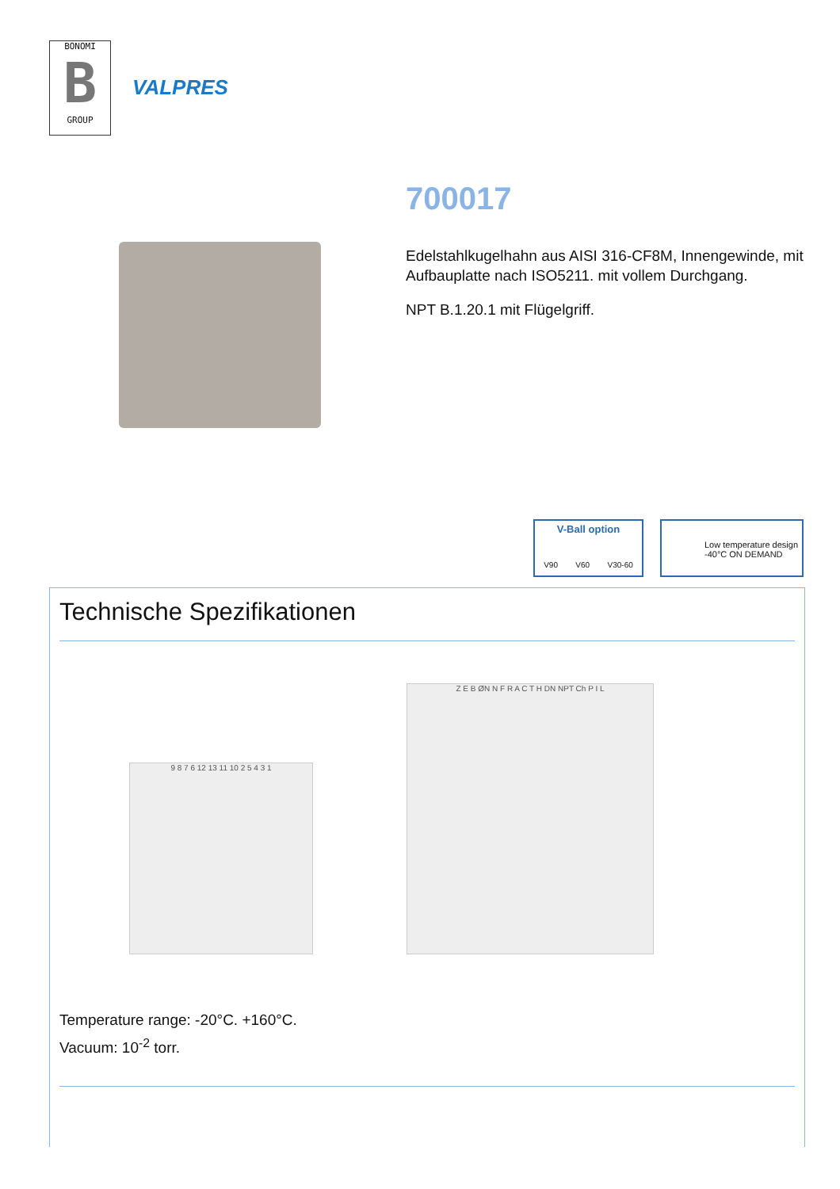BONOMI
B
GROUP
VALPRES
700017
Edelstahlkugelhahn aus AISI 316-CF8M, Innengewinde, mit Aufbauplatte nach ISO5211. mit vollem Durchgang.
NPT B.1.20.1 mit Flügelgriff.
V-Ball option
V90 V60 V30-60
Low temperature design
-40°C ON DEMAND
Technische Spezifikationen
9 8 7 6 12 13 11 10 2 5 4 3 1
Z E B ØN N F R A C T H DN NPT Ch P I L
Temperature range: -20°C. +160°C.
Vacuum: 10<sup>-2</sup> torr.